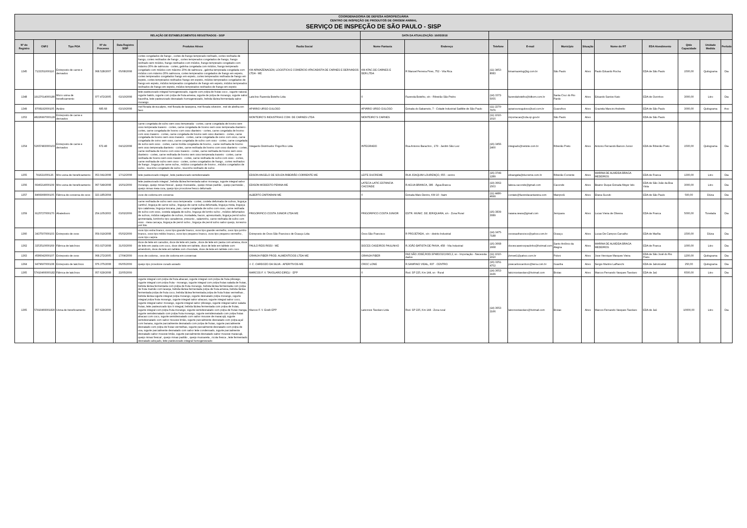| COORDENADORIA DE DEFESA AGROPECUÁRIA CENTRO DE INSPEÇÃO DE PRODUTOS DE ORIGEM ANIMAL SERVIÇO DE INSPEÇÃO DE SÃO PAULO - SISP | | | | | | | | | | | | | | | | | |
| --- | --- | --- | --- | --- | --- | --- | --- | --- | --- | --- | --- | --- | --- | --- | --- | --- | --- |
| RELAÇÃO DE ESTABELECIMENTOS REGISTRADOS - SISP | | | | | | | DATA DA ATUALIZAÇÃO: 16/05/2018 | | | | | | | | | | |
| Nº do Registro | CNPJ | Tipo POA | Nº do Processo | Data Registro SISP | Produtos Ativos | Razão Social | Nome Fantasia | Endereço | Telefone | E-mail | Município | Situação | Nome do RT | EDA Atendimento | Qtde Capacidade | Unidade Medida | Período |
| 1345 | 7133351000110 | Entreposto de carne e derivados | 068.528/2007 | 05/08/2008 | cortes congelados de frango , cortes de frango temperado resfriado, cortes resfriada de frango, cortes resfriados de frango , cortes temperados congelados de frango, frango resfriado sem miúdos, frango resfriados com miúdos, frango temperado congelado com máximo 20% de salmoura - cortes, galinha congelada com miúdos, frango temperado congelado com miúdos com máximo 20% de salmoura , galinha temperada congelada com miúdos com máximo 20% salmoura, cortes temperados congelados de frango em espeto, cortes temperados congelados frango em espeto, cortes temperados resfriada de frango em espeto, cortes temperados resfriados frango em espeto, miúdos temperados congelados de frango em espeto, miúdos temperados congelados de frango em espeto, miúdos temperados resfriados de frango em espeto, miúdos temperados resfriados de frango em espeto | KM ARMAZENAGEM, LOGISTICA E COMERCIO ATACADISTA DE CARNES E DERIVADOS LTDA - ME | KM ATAC.DE CARNES E DER.LTDA | R Manoel Ferreira Pires, 752 - Vila Rica | (11) 3453-8083 | kmarmazelog@ig.com.br | São Paulo | Ativo | Paulo Eduardo Rocha | EDA de São Paulo | 1500,00 | Quilograma | Dia |
| 1348 | 19137014000180 | Micro usina de beneficiamento | 077.472/2005 | 02/10/2008 | leite pasteurizado integral homogeneizado, iogurte com polpa de frutas coco , iogurte natural, iogurte batido, iogurte com polpa de fruta ameixa, iogurte de polpa de morango, iogurte sabor baunilha, leite pasteurizado desnatado homogeneizado, bebida láctea fermentada sabor morango | Laticínio Fazenda Botelho Ltda | 0 | Fazenda Botelho, s/n - Ribeirão São Pedro | (14) 3372-5055 | fazendabotelho@tdkom.com.br | Santa Cruz do Rio Pardo | Ativo | Eduardo Santos Kato | EDA de Ourinhos | 3000,00 | Litro | Dia |
| 1349 | 8708192000105 | Apiário | 685.68 | 02/10/2008 | mel florada de eucalipto, mel florada de laranjeira, mel florada silvestre , mel de abelha em favo | APIÁRIO URSO GULOSO | APIÁRIO URSO GULOSO | Estrada do Sakamoto, 7 - Cidade Industrial Satélite de São Paulo | (11) 2279-7976 | apiarioursoguloso@uol.com.br | Guarulhos | Ativo | Graziela Mancini Andretto | EDA de São Paulo | 3000,00 | Quilograma | Ano |
| 1353 | 48226997000129 | Entreposto de carne e derivados | | | | MONTEIRO´S INDUSTRIA E COM. DE CARNES LTDA | MONTEIRO´S CARNES | | (11) 1010-1010 | importacao@cda.sp.gov.br | São Paulo | Ativo | | EDA de São Paulo | | | |
| 1354 | 52657483000103 | Entreposto de carne e derivados | 672.48 | 04/12/2008 | carne congelada de suíno sem osso temperada - cortes, carne congelada de bovino sem osso temperada traseiro - cortes, carne congelada de bovino sem osso temperada dianteiro - cortes, carne congelada de bovino com osso dianteiro - cortes, carne congelada de bovino com osso traseiro - cortes, carne congelada de bovino sem osso dianteiro - cortes, carne congelada de bovino sem osso traseiro - cortes, carne congelada de ovino com osso, carne congelada de ovino sem osso, carne congelada de suíno com osso - cortes, carne congelada de suíno sem osso - cortes, carne moída congelada de bovino , carne resfriada de bovino sem osso temperada dianteiro - cortes, carne resfriada de bovino com osso dianteiro - cortes, carne resfriada de bovino com osso traseiro - cortes, carne resfriada de bovino sem osso dianteiro - cortes, carne resfriada de bovino sem osso temperada traseiro - cortes, carne resfriada de bovino sem osso traseiro - cortes, carne resfriada de suíno com osso - cortes, carne resfriada de suíno sem osso - cortes, cortes congelados de frango , cortes resfriados de frango , linguiça de carne suína , miúdos congelados de bovino , miúdos congelados de suíno , toucinho congelado de suíno , toucinho resfriado de suíno | Integardo Distribuidor Frigorífico Ltda | INTEGRADO | Rua Antonio Barachini , 179 - Jardim São Luiz | (16) 3456-2400 | integrado@netsite.com.br | Ribeirão Preto | Ativo | Antonio Fernando Barioni Junior | EDA de Ribeirão Preto | 1500,00 | Quilograma | Dia |
| 1355 | 741621000126 | Mini usina de beneficiamento | 053.041/2008 | 17/12/2008 | leite pasteurizado integral , leite pasteurizado semidesnatado | EDSON ANGELO DE SOUZA RIBEIRÃO CORRENTE ME | LEITE DUCREME | RUA JOAQUIM LOURENÇO, 655 - centro | (16) 3749-1289 | elisangela@ducreme.com.br | Ribeirão Corrente | Ativo | MARINA DE ALMEIDA BRAGA MEDEIROS | EDA de Franca | 1300,00 | Litro | Dia |
| 1356 | 6640214000109 | Mini usina de beneficiamento | 067.549/2008 | 16/01/2009 | leite pasteurizado integral , bebida láctea fermentada sabor morango, iogurte integral sabor morango, queijo minas frescal , queijo mussarela , queijo minas padrão , queijo parmesão , queijo minas meia cura, queijo tipo provolone fresco defumado | EDISON MODESTO PENNA-ME | LATECA-LATIC.ESTANCIA CACONDE | R.AGUA BRANCA, 386 - Água Branca | (19) 3662-1503 | lateca.caconde@gmail.com | Caconde | Ativo | Beatriz Duque Estrada Meyer Ielo | EDA de São João da Boa Vista | 3000,00 | Litro | Dia |
| 1357 | 8466908000105 | Fábrica de conserva de ovos | 323.185/2004 | | ovos de codorna em conserva | ALBERTO ZAFFARANI ME | 0 | Estrada Mato Dentro, KM 10 - Itaim | (11) 4486-4699 | contato@fazendacantareira.com | Mairiporã | Ativo | Eliana Suzuki | EDA de São Paulo | 500,00 | Dúzia | Dia |
| 1359 | 9125727000170 | Abatedouro | 254.105/2003 | 03/02/2009 | carne resfriada de suíno sem osso temperada - cortes, costela defumada de suínos, linguiça cambuí, linguiça de carne suína , linguiça de carne suína defumada, linguiça mista, linguiça tipo calabresa, linguiça toscana, paio, carne congelada de suíno com osso, carne resfriada de suíno com osso, costela salgada de suíno, linguiça de lombo suíno , miúdos defumados de suínos, miúdos salgados de suínos, mortadela, bacon, apresuntado, linguiça pernil suíno apimentada, lombinho tipo canadense, presunto , salaminho, carne resfriada de suíno com osso - meia carcaça, linguiça de pernil suíno , linguiça de pernil suíno sabor queijo, torresmo pré frito | FRIGORIFICO COSTA JUNIOR LTDA ME | FRIGORIFICO COSTA JUNIOR | ESTR. MUNIC. DE JERIQUARA, s/n - Zona Rural | (16) 3839-3089 | naiana.seara@gmail.com | Jeriquara | Ativo | Lucas Vieira de Oliveira | EDA de Franca | 5000,00 | Tonelada | Dia |
| 1360 | 3437507000103 | Entreposto de ovos | 059.019/2008 | 05/02/2009 | ovos tipo extra branco, ovos tipo grande branco, ovos tipo grande vermelho, ovos tipo jumbo branco, ovos tipo médio branco, ovos tipo pequeno branco, ovos tipo pequeno vermelho , ovos tipo caipira | Entreposto de Ovos São Francisco de Ocauçu Ltda | Ovos São Francisco | R PROJETADA , s/n - distrito Industrial | (14) 3475-7188 | ovossaofrancisco@yahoo.com.br | Ocauçu | Ativo | Lucas De Campos Carvalho | EDA de Marília | 1500,00 | Dúzia | Dia |
| 1362 | 3253510000169 | Fábrica de laticínios | 053.027/2008 | 31/03/2009 | doce de leite em canudos, doce de leite em pasta , doce de leite em pasta com ameixa, doce de leite em pasta com coco, doce de leite em tablete, doce de leite em tablete com amendoim, doce de leite em tablete com chocolate, doce de leite em tablete com coco | PAULO REIS RISSI - ME | DOCES CASEIROS PAULINHO | R.JOÃO BATISTA DE PAIVA, 458 - Vila Industrial | (16) 3668-1668 | docescaseirospaulinho@hotmail.com | Santo Antônio da Alegria | Ativo | MARINA DE ALMEIDA BRAGA MEDEIROS | EDA de Franca | 1000,00 | Litro | Dia |
| 1363 | 4586042000107 | Entreposto de ovos | 068.272/2005 | 17/04/2009 | ovos de codorna , ovos de codorna em conservas | GRANJA FIBER PROD. ALIMENTÍCIOS LTDA-ME | GRANJA FIBER | FAZ.SÃO JOSÉ,ROD.SP483/310,KM3,2, sn - Importação - Necessita dados | (11) 1010-1010 | jhmvet1@yahoo.com.br | Poloni | Ativo | Jose Henrique Marques Vieira | EDA de São José do Rio Preto | 1200,00 | Quilograma | Dia |
| 1364 | 9479697000108 | Entreposto de laticínios | 076.375/2008 | 06/05/2009 | queijo tipo provolone curado assado | J. C. CARDOZO DA SILVA - APERITIVOS-ME | CROC LONE | R.SAMPAIO VIDAL, 837 - CENTRO | (16) 3251-4752 | josecarloscardozo@terra.com.br | Guariba | Ativo | Sergio Martins Laffranchi | EDA de Jaboticabal | 250,00 | Quilograma | Dia |
| 1365 | 57410466000182 | Fábrica de laticínios | 057.629/2008 | 22/05/2009 | | MARCOS F. V. TAVOLARO EIRELI - EPP | 0 | Rod. SP 225, Km 144, sn - Rural | (14) 3653-2166 | laticiniostavolaro@hotmail.com | Brotas | Ativo | Marcos Fernando Vasques Tavolaro | EDA de Jaú | 6500,00 | Litro | Dia |
| 1365 | 57410466001820 | Usina de beneficiamento | 057.629/2009 | | iogurte integral com polpa de fruta abacaxi, iogurte integral com polpa de fruta pêssego, iogurte integral com polpa fruta - morango, iogurte integral com polpa frutas salada de frutas, bebida láctea fermentada com polpa de fruta morango, bebida láctea fermentada com polpa de fruta mamão com laranja, bebida láctea fermentada polpa de fruta ameixa, bebida láctea fermentada polpa de fruta coco, bebida láctea fermentada polpa de fruta frutas vermelhas , bebida láctea iogurte integral polpa morango, iogurte desnatado polpa morango, iogurte integral polpa fruta morango, iogurte integral sabor abacaxi, iogurte integral sabor coco, iogurte integral sabor morango, iogurte integral sabor pêssego, iogurte integral sabor salada frutas, leite pasteurizado tipo b integral, bebida láctea fermentada com polpa de frutas, iogurte integral com polpa fruta morango, iogurte semidesnatado com polpa de frutas manga, iogurte semidesnatado com polpa fruta morango, iogurte semidesnatado com polpa frutas abacaxi com coco, iogurte semidesnatado com sabor mousse de maracujá, iogurte semidesnatado com sabor mousse limão, iogurte parcialmente desnatado com polpa açaí com banana, iogurte parcialmente desnatado com polpa de frutas, iogurte parcialmente desnatado com polpa de frutas vermelhas, iogurte parcialmente desnatado com polpa de uva, iogurte parcialmente desnatado com sabor leite condensado, iogurte parcialmente desnatado sabor mousse limão, iogurte parcialmente desnatado sabor mousse maracujá, queijo minas frescal , queijo minas padrão , queijo mussarela , ricota fresca , leite fermentado desnatado adoçado, leite pasteurizado integral homogeneizado | Marcos F. V. Eirelli EPP | Laticinios Tavolaro Ltda | Rod. SP 225, Km 144 - Zona rural | (14) 3653-2166 | laticiniostavolaro@hotmail.com | Brotas | Ativo | Marcos Fernando Vasques Tavolaro | EDA de Jaú | 10000,00 | Litro | Dia |